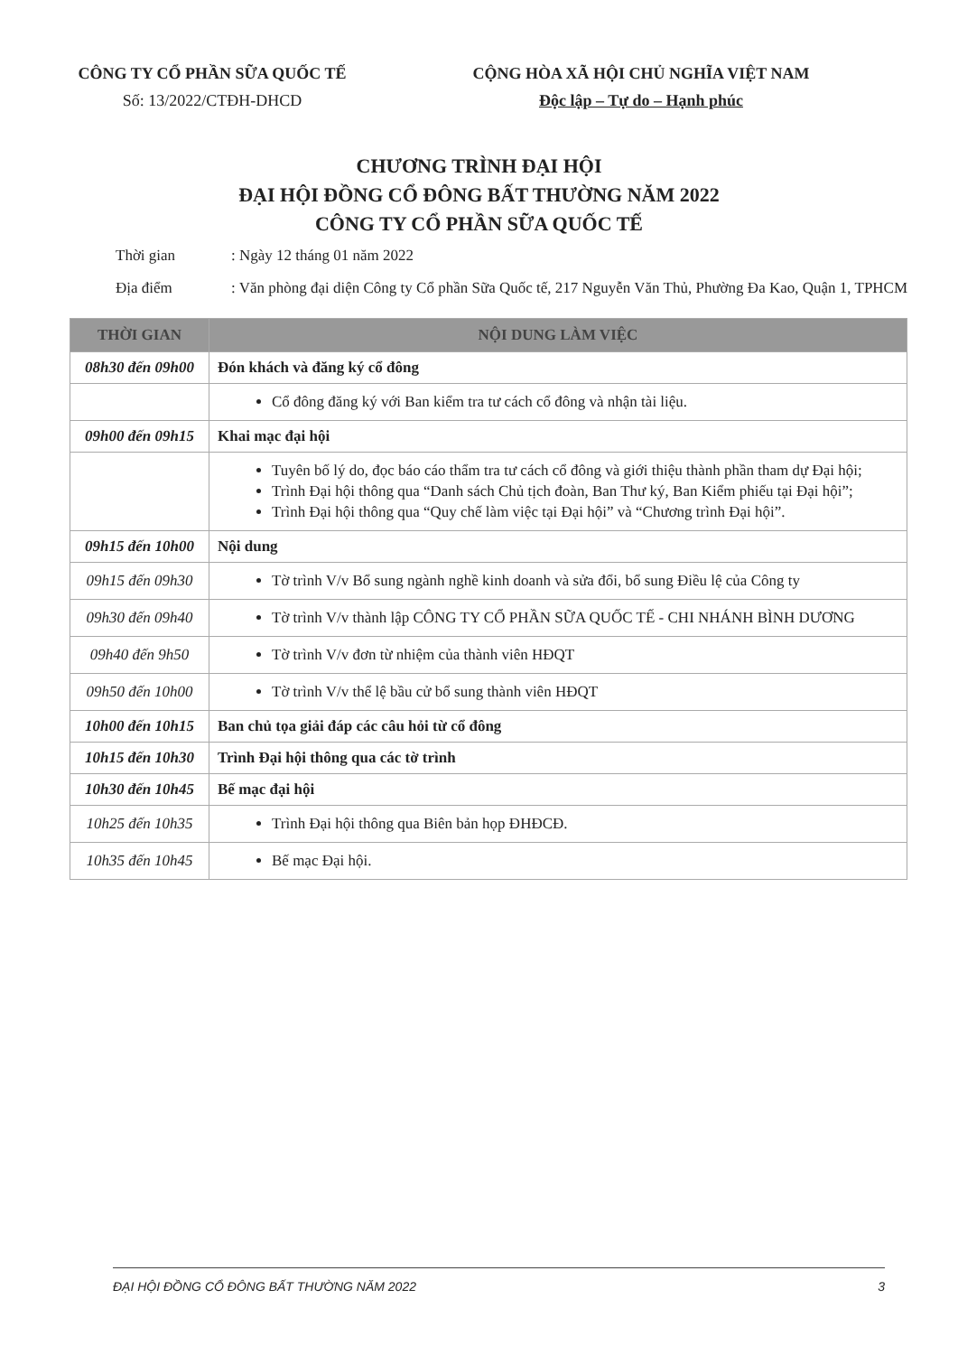CÔNG TY CỔ PHẦN SỮA QUỐC TẾ
Số: 13/2022/CTĐH-DHCD
CỘNG HÒA XÃ HỘI CHỦ NGHĨA VIỆT NAM
Độc lập – Tự do – Hạnh phúc
CHƯƠNG TRÌNH ĐẠI HỘI
ĐẠI HỘI ĐỒNG CỔ ĐÔNG BẤT THƯỜNG NĂM 2022
CÔNG TY CỔ PHẦN SỮA QUỐC TẾ
Thời gian: Ngày 12 tháng 01 năm 2022
Địa điểm: Văn phòng đại diện Công ty Cổ phần Sữa Quốc tế, 217 Nguyễn Văn Thủ, Phường Đa Kao, Quận 1, TPHCM
| THỜI GIAN | NỘI DUNG LÀM VIỆC |
| --- | --- |
| 08h30 đến 09h00 | Đón khách và đăng ký cổ đông |
| | Cổ đông đăng ký với Ban kiểm tra tư cách cổ đông và nhận tài liệu. |
| 09h00 đến 09h15 | Khai mạc đại hội |
| | Tuyên bố lý do, đọc báo cáo thẩm tra tư cách cổ đông và giới thiệu thành phần tham dự Đại hội; Trình Đại hội thông qua “Danh sách Chủ tịch đoàn, Ban Thư ký, Ban Kiểm phiếu tại Đại hội”; Trình Đại hội thông qua “Quy chế làm việc tại Đại hội” và “Chương trình Đại hội”. |
| 09h15 đến 10h00 | Nội dung |
| 09h15 đến 09h30 | Tờ trình V/v Bổ sung ngành nghề kinh doanh và sửa đổi, bổ sung Điều lệ của Công ty |
| 09h30 đến 09h40 | Tờ trình V/v thành lập CÔNG TY CỔ PHẦN SỮA QUỐC TẾ - CHI NHÁNH BÌNH DƯƠNG |
| 09h40 đến 9h50 | Tờ trình V/v đơn từ nhiệm của thành viên HĐQT |
| 09h50 đến 10h00 | Tờ trình V/v thể lệ bầu cử bổ sung thành viên HĐQT |
| 10h00 đến 10h15 | Ban chủ tọa giải đáp các câu hỏi từ cổ đông |
| 10h15 đến 10h30 | Trình Đại hội thông qua các tờ trình |
| 10h30 đến 10h45 | Bế mạc đại hội |
| 10h25 đến 10h35 | Trình Đại hội thông qua Biên bản họp ĐHĐCĐ. |
| 10h35 đến 10h45 | Bế mạc Đại hội. |
ĐẠI HỘI ĐỒNG CỔ ĐÔNG BẤT THƯỜNG NĂM 2022 3